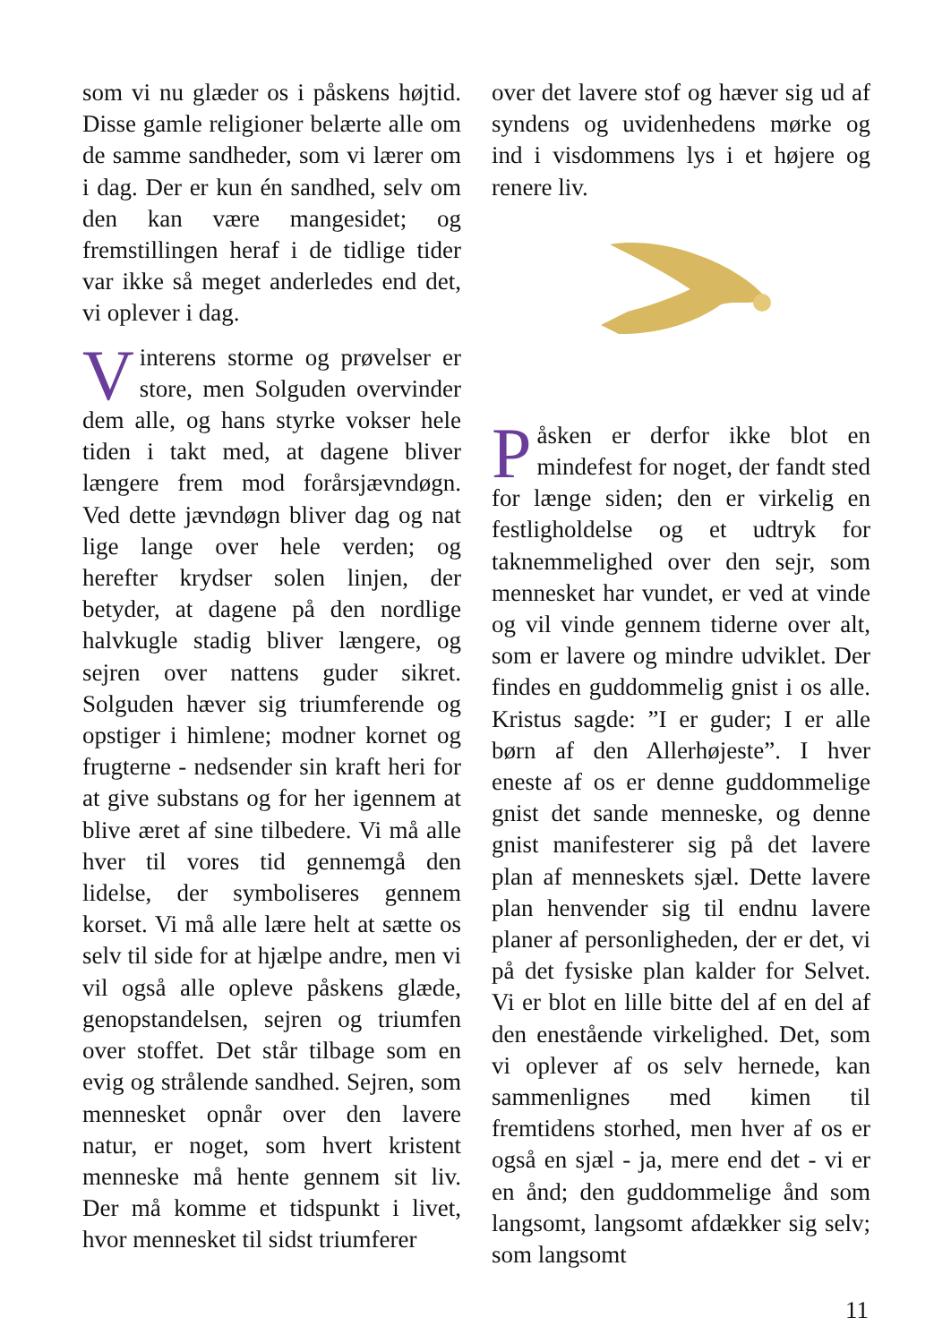som vi nu glæder os i påskens højtid. Disse gamle religioner belærte alle om de samme sandheder, som vi lærer om i dag. Der er kun én sandhed, selv om den kan være mangesidet; og fremstillingen heraf i de tidlige tider var ikke så meget anderledes end det, vi oplever i dag.
Vinterens storme og prøvelser er store, men Solguden overvinder dem alle, og hans styrke vokser hele tiden i takt med, at dagene bliver længere frem mod forårsjævndøgn. Ved dette jævndøgn bliver dag og nat lige lange over hele verden; og herefter krydser solen linjen, der betyder, at dagene på den nordlige halvkugle stadig bliver længere, og sejren over nattens guder sikret. Solguden hæver sig triumferende og opstiger i himlene; modner kornet og frugterne - nedsender sin kraft heri for at give substans og for her igennem at blive æret af sine tilbedere. Vi må alle hver til vores tid gennemgå den lidelse, der symboliseres gennem korset. Vi må alle lære helt at sætte os selv til side for at hjælpe andre, men vi vil også alle opleve påskens glæde, genopstandelsen, sejren og triumfen over stoffet. Det står tilbage som en evig og strålende sandhed. Sejren, som mennesket opnår over den lavere natur, er noget, som hvert kristent menneske må hente gennem sit liv. Der må komme et tidspunkt i livet, hvor mennesket til sidst triumferer
over det lavere stof og hæver sig ud af syndens og uvidenhedens mørke og ind i visdommens lys i et højere og renere liv.
Påsken er derfor ikke blot en mindefest for noget, der fandt sted for længe siden; den er virkelig en festligholdelse og et udtryk for taknemmelighed over den sejr, som mennesket har vundet, er ved at vinde og vil vinde gennem tiderne over alt, som er lavere og mindre udviklet. Der findes en guddommelig gnist i os alle. Kristus sagde: ”I er guder; I er alle børn af den Allerhøjeste”. I hver eneste af os er denne guddommelige gnist det sande menneske, og denne gnist manifesterer sig på det lavere plan af menneskets sjæl. Dette lavere plan henvender sig til endnu lavere planer af personligheden, der er det, vi på det fysiske plan kalder for Selvet. Vi er blot en lille bitte del af en del af den enestående virkelighed. Det, som vi oplever af os selv hernede, kan sammenlignes med kimen til fremtidens storhed, men hver af os er også en sjæl - ja, mere end det - vi er en ånd; den guddommelige ånd som langsomt, langsomt afdækker sig selv; som langsomt
11